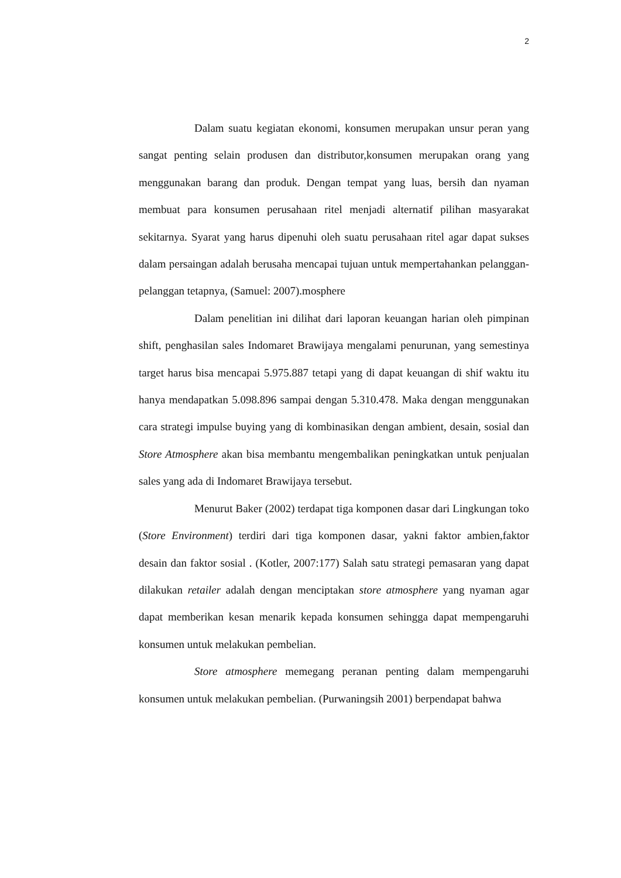2
Dalam suatu kegiatan ekonomi, konsumen merupakan unsur peran yang sangat penting selain produsen dan distributor,konsumen merupakan orang yang menggunakan barang dan produk. Dengan tempat yang luas, bersih dan nyaman membuat para konsumen perusahaan ritel menjadi alternatif pilihan masyarakat sekitarnya. Syarat yang harus dipenuhi oleh suatu perusahaan ritel agar dapat sukses dalam persaingan adalah berusaha mencapai tujuan untuk mempertahankan pelanggan-pelanggan tetapnya, (Samuel: 2007).mosphere
Dalam penelitian ini dilihat dari laporan keuangan harian oleh pimpinan shift, penghasilan sales Indomaret Brawijaya mengalami penurunan, yang semestinya target harus bisa mencapai 5.975.887 tetapi yang di dapat keuangan di shif waktu itu hanya mendapatkan 5.098.896 sampai dengan 5.310.478. Maka dengan menggunakan cara strategi impulse buying yang di kombinasikan dengan ambient, desain, sosial dan Store Atmosphere akan bisa membantu mengembalikan peningkatkan untuk penjualan sales yang ada di Indomaret Brawijaya tersebut.
Menurut Baker (2002) terdapat tiga komponen dasar dari Lingkungan toko (Store Environment) terdiri dari tiga komponen dasar, yakni faktor ambien,faktor desain dan faktor sosial . (Kotler, 2007:177) Salah satu strategi pemasaran yang dapat dilakukan retailer adalah dengan menciptakan store atmosphere yang nyaman agar dapat memberikan kesan menarik kepada konsumen sehingga dapat mempengaruhi konsumen untuk melakukan pembelian.
Store atmosphere memegang peranan penting dalam mempengaruhi konsumen untuk melakukan pembelian. (Purwaningsih 2001) berpendapat bahwa